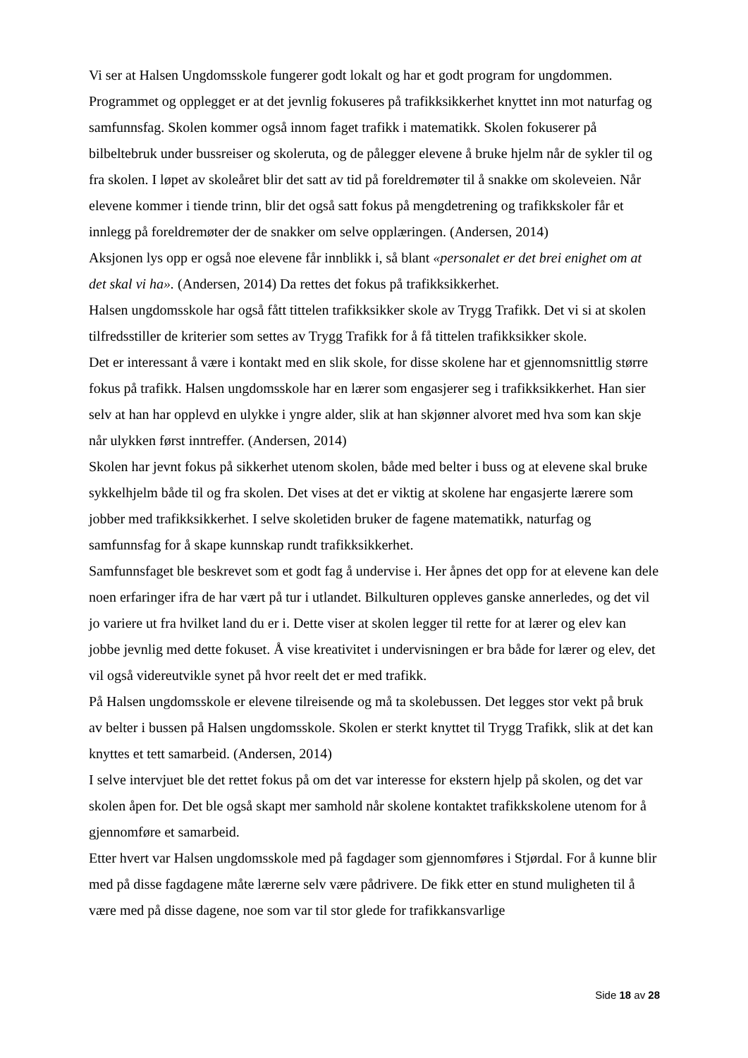Vi ser at Halsen Ungdomsskole fungerer godt lokalt og har et godt program for ungdommen. Programmet og opplegget er at det jevnlig fokuseres på trafikksikkerhet knyttet inn mot naturfag og samfunnsfag. Skolen kommer også innom faget trafikk i matematikk. Skolen fokuserer på bilbeltebruk under bussreiser og skoleruta, og de pålegger elevene å bruke hjelm når de sykler til og fra skolen. I løpet av skoleåret blir det satt av tid på foreldremøter til å snakke om skoleveien. Når elevene kommer i tiende trinn, blir det også satt fokus på mengdetrening og trafikkskoler får et innlegg på foreldremøter der de snakker om selve opplæringen. (Andersen, 2014)
Aksjonen lys opp er også noe elevene får innblikk i, så blant «personalet er det brei enighet om at det skal vi ha». (Andersen, 2014) Da rettes det fokus på trafikksikkerhet.
Halsen ungdomsskole har også fått tittelen trafikksikker skole av Trygg Trafikk. Det vi si at skolen tilfredsstiller de kriterier som settes av Trygg Trafikk for å få tittelen trafikksikker skole.
Det er interessant å være i kontakt med en slik skole, for disse skolene har et gjennomsnittlig større fokus på trafikk. Halsen ungdomsskole har en lærer som engasjerer seg i trafikksikkerhet. Han sier selv at han har opplevd en ulykke i yngre alder, slik at han skjønner alvoret med hva som kan skje når ulykken først inntreffer. (Andersen, 2014)
Skolen har jevnt fokus på sikkerhet utenom skolen, både med belter i buss og at elevene skal bruke sykkelhjelm både til og fra skolen. Det vises at det er viktig at skolene har engasjerte lærere som jobber med trafikksikkerhet. I selve skoletiden bruker de fagene matematikk, naturfag og samfunnsfag for å skape kunnskap rundt trafikksikkerhet.
Samfunnsfaget ble beskrevet som et godt fag å undervise i. Her åpnes det opp for at elevene kan dele noen erfaringer ifra de har vært på tur i utlandet. Bilkulturen oppleves ganske annerledes, og det vil jo variere ut fra hvilket land du er i. Dette viser at skolen legger til rette for at lærer og elev kan jobbe jevnlig med dette fokuset. Å vise kreativitet i undervisningen er bra både for lærer og elev, det vil også videreutvikle synet på hvor reelt det er med trafikk.
På Halsen ungdomsskole er elevene tilreisende og må ta skolebussen. Det legges stor vekt på bruk av belter i bussen på Halsen ungdomsskole. Skolen er sterkt knyttet til Trygg Trafikk, slik at det kan knyttes et tett samarbeid. (Andersen, 2014)
I selve intervjuet ble det rettet fokus på om det var interesse for ekstern hjelp på skolen, og det var skolen åpen for. Det ble også skapt mer samhold når skolene kontaktet trafikkskolene utenom for å gjennomføre et samarbeid.
Etter hvert var Halsen ungdomsskole med på fagdager som gjennomføres i Stjørdal. For å kunne blir med på disse fagdagene måte lærerne selv være pådrivere. De fikk etter en stund muligheten til å være med på disse dagene, noe som var til stor glede for trafikkansvarlige
Side 18 av 28